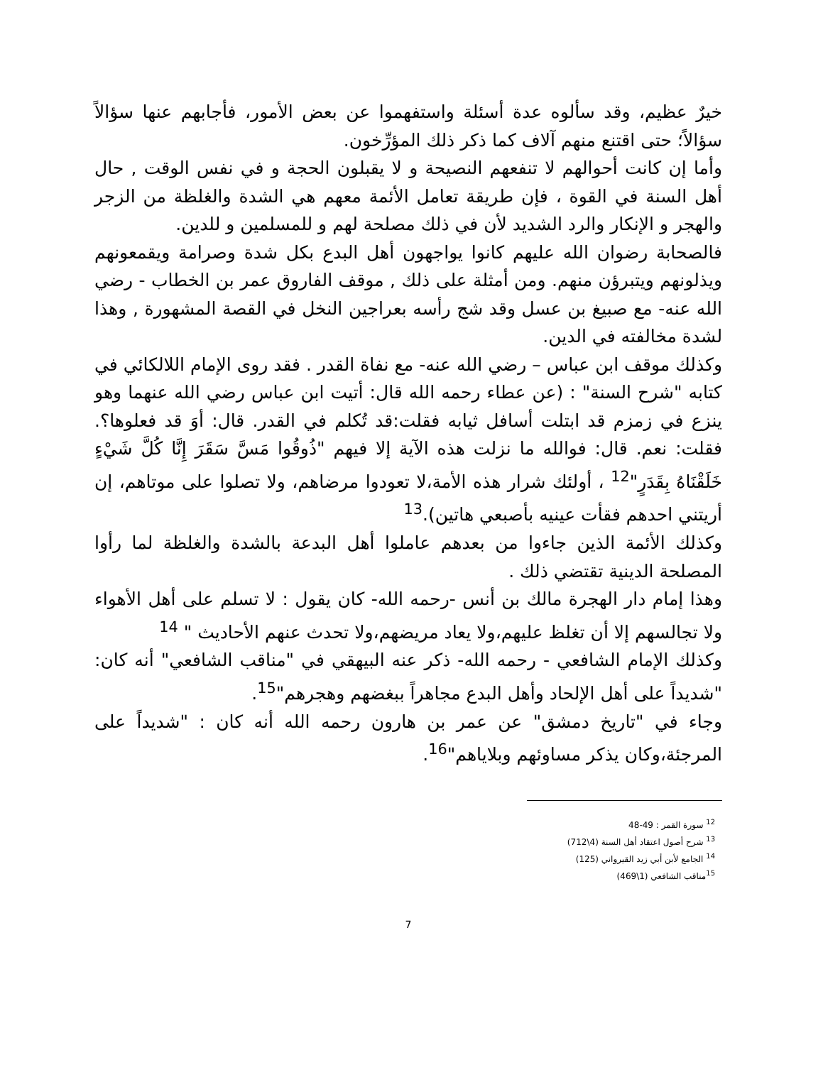خيرٌ عظيم، وقد سألوه عدة أسئلة واستفهموا عن بعض الأمور، فأجابهم عنها سؤالاً سؤالاً؛ حتى اقتنع منهم آلاف كما ذكر ذلك المؤرِّخون.
وأما إن كانت أحوالهم لا تنفعهم النصيحة و لا يقبلون الحجة و في نفس الوقت , حال أهل السنة في القوة ، فإن طريقة تعامل الأئمة معهم هي الشدة والغلظة من الزجر والهجر و الإنكار والرد الشديد لأن في ذلك مصلحة لهم و للمسلمين و للدين.
فالصحابة رضوان الله عليهم كانوا يواجهون أهل البدع بكل شدة وصرامة ويقمعونهم ويذلونهم ويتبرؤن منهم. ومن أمثلة على ذلك , موقف الفاروق عمر بن الخطاب - رضي الله عنه- مع صبيغ بن عسل وقد شج رأسه بعراجين النخل في القصة المشهورة , وهذا لشدة مخالفته في الدين.
وكذلك موقف ابن عباس – رضي الله عنه- مع نفاة القدر . فقد روى الإمام اللالكائي في كتابه "شرح السنة" : (عن عطاء رحمه الله قال: أتيت ابن عباس رضي الله عنهما وهو ينزع في زمزم قد ابتلت أسافل ثيابه فقلت:قد تُكلم في القدر. قال: أوَ قد فعلوها؟. فقلت: نعم. قال: فوالله ما نزلت هذه الآية إلا فيهم "ذُوقُوا مَسَّ سَقَرَ إِنَّا كُلَّ شَيْءٍ خَلَقْنَاهُ بِقَدَرٍ"<sup>12</sup> ، أولئك شرار هذه الأمة،لا تعودوا مرضاهم، ولا تصلوا على موتاهم، إن أريتني احدهم فقأت عينيه بأصبعي هاتين).<sup>13</sup>
وكذلك الأئمة الذين جاءوا من بعدهم عاملوا أهل البدعة بالشدة والغلظة لما رأوا المصلحة الدينية تقتضي ذلك .
وهذا إمام دار الهجرة مالك بن أنس -رحمه الله- كان يقول : لا تسلم على أهل الأهواء ولا تجالسهم إلا أن تغلظ عليهم،ولا يعاد مريضهم،ولا تحدث عنهم الأحاديث " <sup>14</sup>
وكذلك الإمام الشافعي - رحمه الله- ذكر عنه البيهقي في "مناقب الشافعي" أنه كان: "شديداً على أهل الإلحاد وأهل البدع مجاهراً ببغضهم وهجرهم"<sup>15</sup>.
وجاء في "تاريخ دمشق" عن عمر بن هارون رحمه الله أنه كان : "شديداً على المرجئة،وكان يذكر مساوئهم وبلاياهم"<sup>16</sup>.
<sup>12</sup> سورة القمر : 49-48
<sup>13</sup> شرح أصول اعتقاد أهل السنة (4\712)
<sup>14</sup> الجامع لأبن أبي زيد القيرواني (125)
<sup>15</sup> مناقب الشافعي (1\469)
7